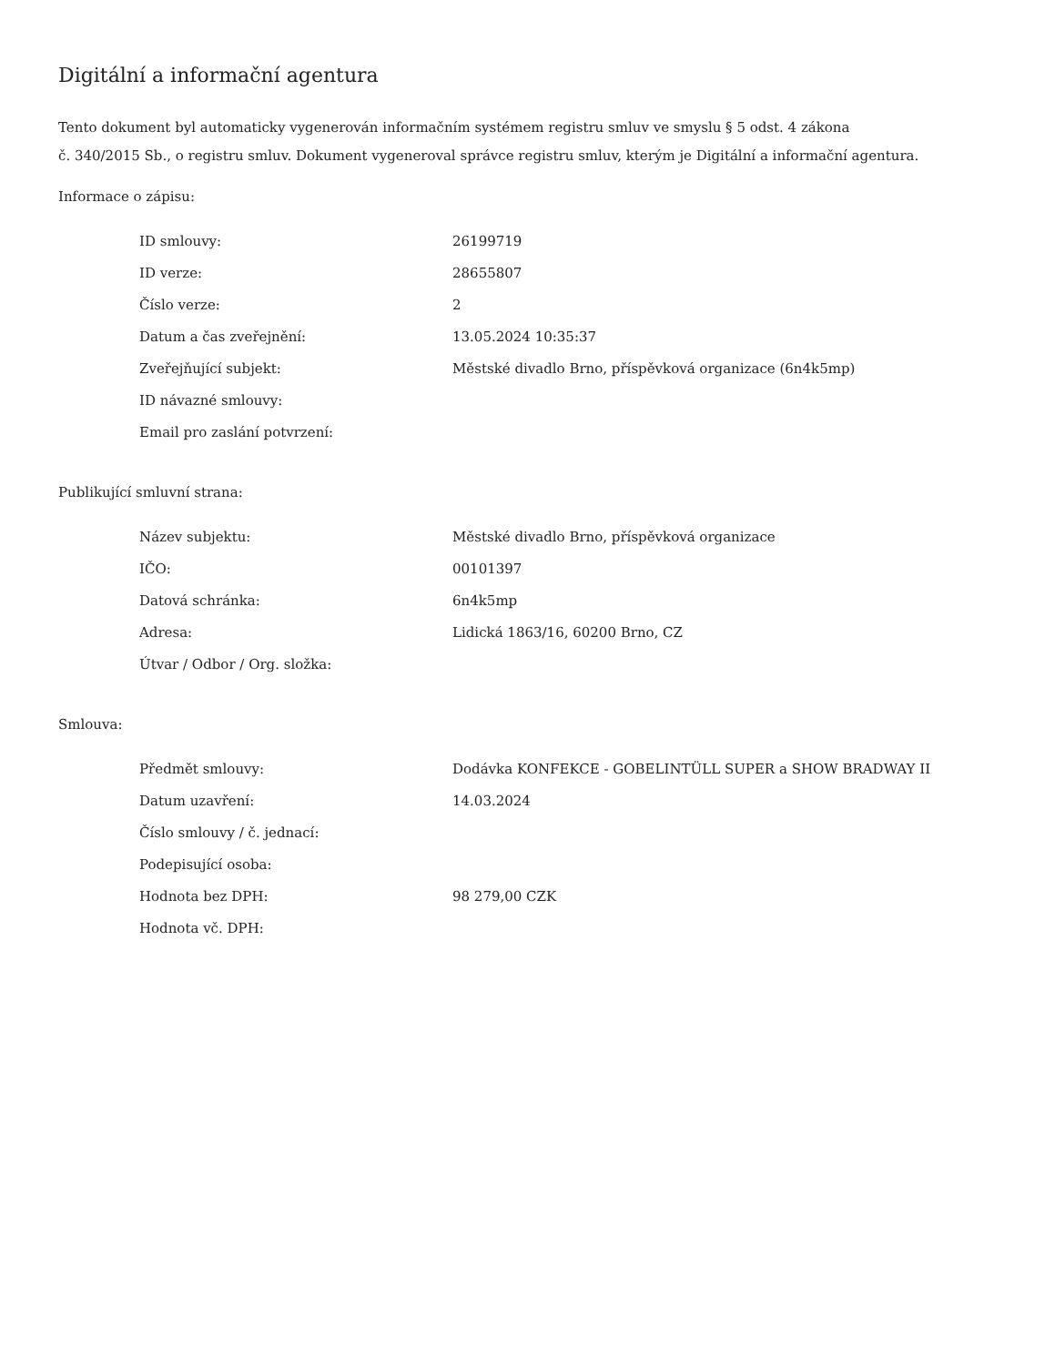Digitální a informační agentura
Tento dokument byl automaticky vygenerován informačním systémem registru smluv ve smyslu § 5 odst. 4 zákona
č. 340/2015 Sb., o registru smluv. Dokument vygeneroval správce registru smluv, kterým je Digitální a informační agentura.
Informace o zápisu:
| ID smlouvy: | 26199719 |
| ID verze: | 28655807 |
| Číslo verze: | 2 |
| Datum a čas zveřejnění: | 13.05.2024 10:35:37 |
| Zveřejňující subjekt: | Městské divadlo Brno, příspěvková organizace (6n4k5mp) |
| ID návazné smlouvy: | |
| Email pro zaslání potvrzení: | |
Publikující smluvní strana:
| Název subjektu: | Městské divadlo Brno, příspěvková organizace |
| IČO: | 00101397 |
| Datová schránka: | 6n4k5mp |
| Adresa: | Lidická 1863/16, 60200 Brno, CZ |
| Útvar / Odbor / Org. složka: | |
Smlouva:
| Předmět smlouvy: | Dodávka KONFEKCE - GOBELINTÜLL SUPER a SHOW BRADWAY II |
| Datum uzavření: | 14.03.2024 |
| Číslo smlouvy / č. jednací: | |
| Podepisující osoba: | |
| Hodnota bez DPH: | 98 279,00 CZK |
| Hodnota vč. DPH: | |